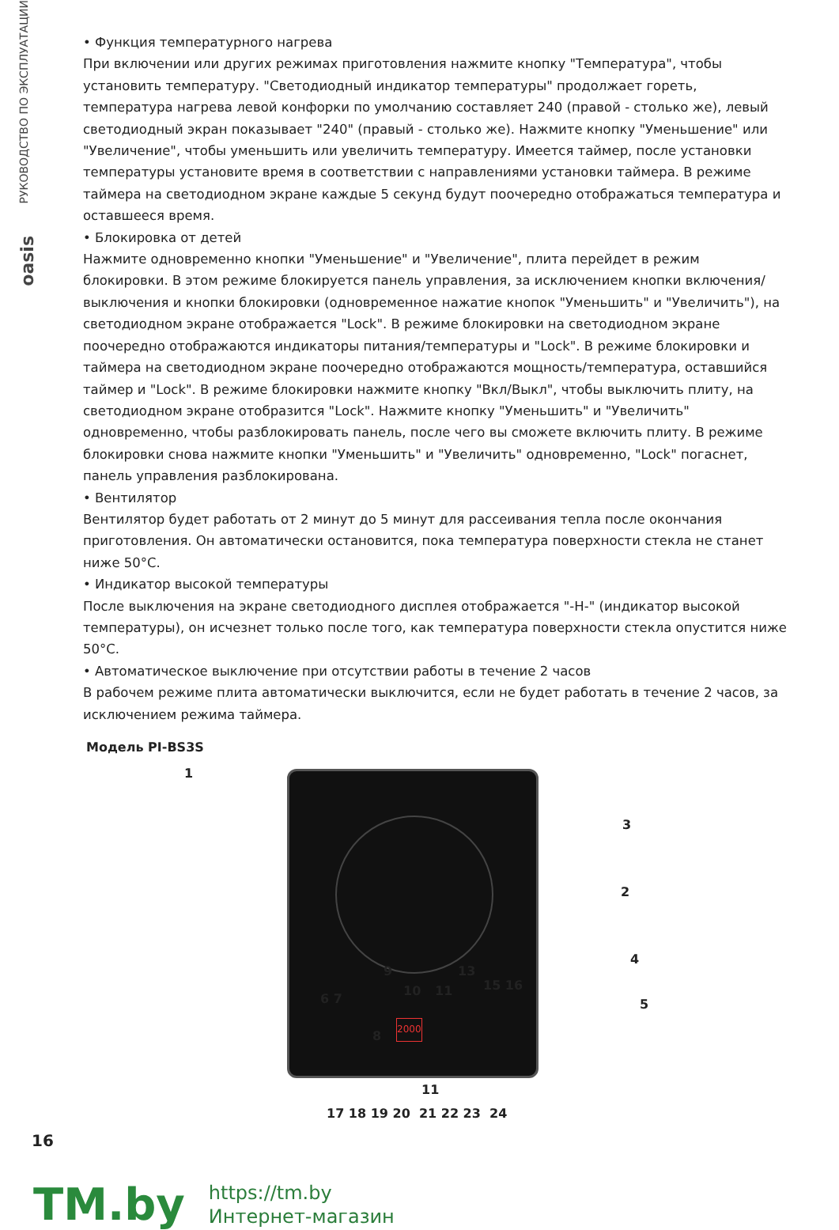РУКОВОДСТВО ПО ЭКСПЛУАТАЦИИ
oasis
• Функция температурного нагрева
При включении или других режимах приготовления нажмите кнопку "Температура", чтобы установить температуру. "Светодиодный индикатор температуры" продолжает гореть, температура нагрева левой конфорки по умолчанию составляет 240 (правой - столько же), левый светодиодный экран показывает "240" (правый - столько же). Нажмите кнопку "Уменьшение" или "Увеличение", чтобы уменьшить или увеличить температуру. Имеется таймер, после установки температуры установите время в соответствии с направлениями установки таймера. В режиме таймера на светодиодном экране каждые 5 секунд будут поочередно отображаться температура и оставшееся время.
• Блокировка от детей
Нажмите одновременно кнопки "Уменьшение" и "Увеличение", плита перейдет в режим блокировки. В этом режиме блокируется панель управления, за исключением кнопки включения/выключения и кнопки блокировки (одновременное нажатие кнопок "Уменьшить" и "Увеличить"), на светодиодном экране отображается "Lock". В режиме блокировки на светодиодном экране поочередно отображаются индикаторы питания/температуры и "Lock". В режиме блокировки и таймера на светодиодном экране поочередно отображаются мощность/температура, оставшийся таймер и "Lock". В режиме блокировки нажмите кнопку "Вкл/Выкл", чтобы выключить плиту, на светодиодном экране отобразится "Lock". Нажмите кнопку "Уменьшить" и "Увеличить" одновременно, чтобы разблокировать панель, после чего вы сможете включить плиту. В режиме блокировки снова нажмите кнопки "Уменьшить" и "Увеличить" одновременно, "Lock" погаснет, панель управления разблокирована.
• Вентилятор
Вентилятор будет работать от 2 минут до 5 минут для рассеивания тепла после окончания приготовления. Он автоматически остановится, пока температура поверхности стекла не станет ниже 50°C.
• Индикатор высокой температуры
После выключения на экране светодиодного дисплея отображается "-H-" (индикатор высокой температуры), он исчезнет только после того, как температура поверхности стекла опустится ниже 50°C.
• Автоматическое выключение при отсутствии работы в течение 2 часов
В рабочем режиме плита автоматически выключится, если не будет работать в течение 2 часов, за исключением режима таймера.
Модель PI-BS3S
2000
1
3
2
4
5 6 7
9
10 11
13
15 16
8
11
17 18 19 20 21 22 23 24
16
TM.by
https://tm.by
Интернет-магазин